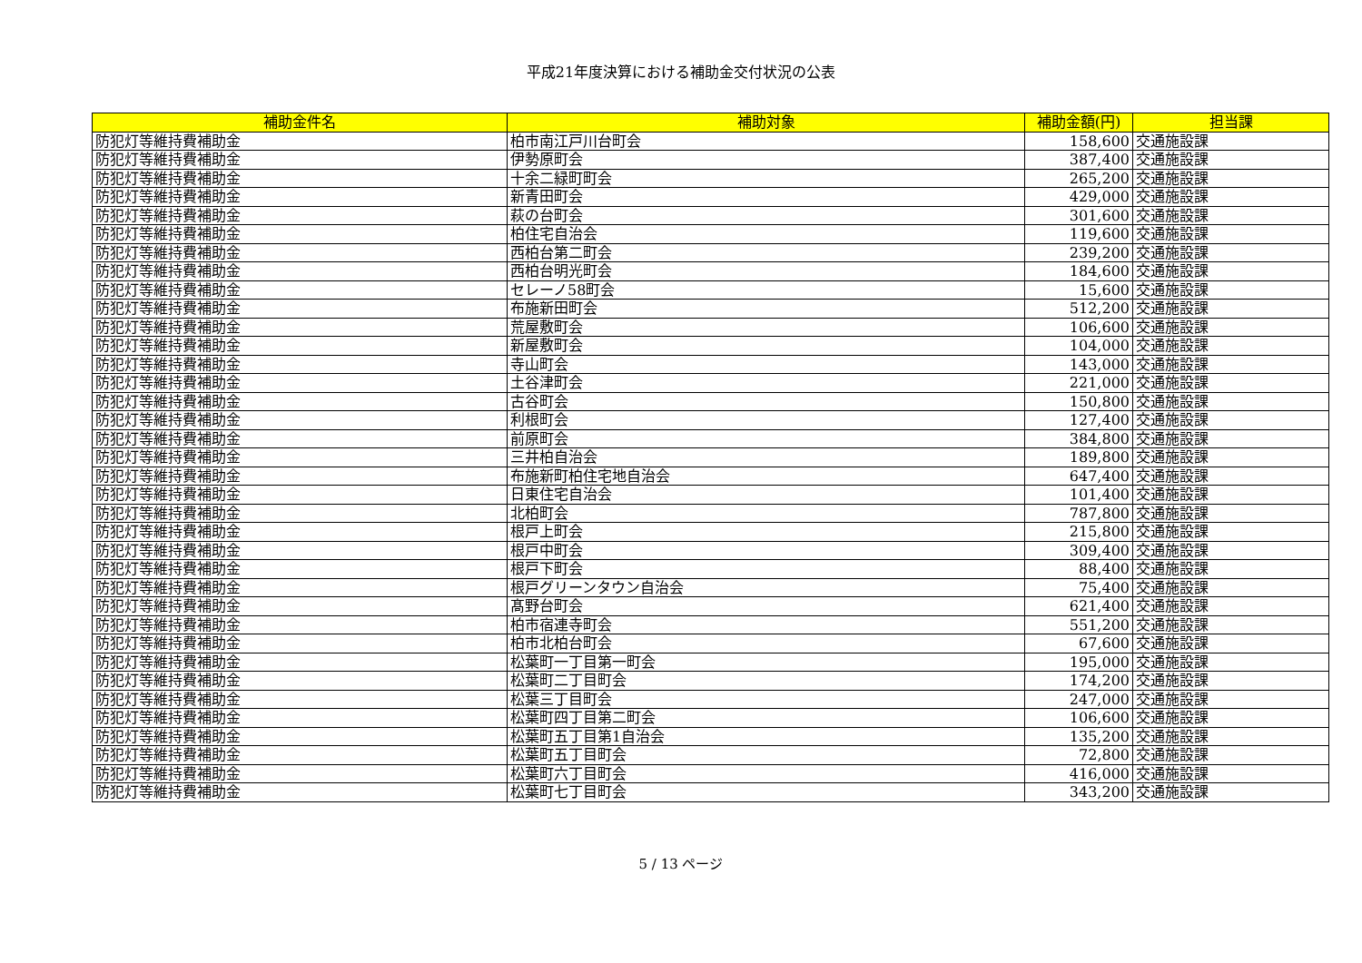平成21年度決算における補助金交付状況の公表
| 補助金件名 | 補助対象 | 補助金額(円) | 担当課 |
| --- | --- | --- | --- |
| 防犯灯等維持費補助金 | 柏市南江戸川台町会 | 158,600 | 交通施設課 |
| 防犯灯等維持費補助金 | 伊勢原町会 | 387,400 | 交通施設課 |
| 防犯灯等維持費補助金 | 十余二緑町町会 | 265,200 | 交通施設課 |
| 防犯灯等維持費補助金 | 新青田町会 | 429,000 | 交通施設課 |
| 防犯灯等維持費補助金 | 萩の台町会 | 301,600 | 交通施設課 |
| 防犯灯等維持費補助金 | 柏住宅自治会 | 119,600 | 交通施設課 |
| 防犯灯等維持費補助金 | 西柏台第二町会 | 239,200 | 交通施設課 |
| 防犯灯等維持費補助金 | 西柏台明光町会 | 184,600 | 交通施設課 |
| 防犯灯等維持費補助金 | セレーノ58町会 | 15,600 | 交通施設課 |
| 防犯灯等維持費補助金 | 布施新田町会 | 512,200 | 交通施設課 |
| 防犯灯等維持費補助金 | 荒屋敷町会 | 106,600 | 交通施設課 |
| 防犯灯等維持費補助金 | 新屋敷町会 | 104,000 | 交通施設課 |
| 防犯灯等維持費補助金 | 寺山町会 | 143,000 | 交通施設課 |
| 防犯灯等維持費補助金 | 土谷津町会 | 221,000 | 交通施設課 |
| 防犯灯等維持費補助金 | 古谷町会 | 150,800 | 交通施設課 |
| 防犯灯等維持費補助金 | 利根町会 | 127,400 | 交通施設課 |
| 防犯灯等維持費補助金 | 前原町会 | 384,800 | 交通施設課 |
| 防犯灯等維持費補助金 | 三井柏自治会 | 189,800 | 交通施設課 |
| 防犯灯等維持費補助金 | 布施新町柏住宅地自治会 | 647,400 | 交通施設課 |
| 防犯灯等維持費補助金 | 日東住宅自治会 | 101,400 | 交通施設課 |
| 防犯灯等維持費補助金 | 北柏町会 | 787,800 | 交通施設課 |
| 防犯灯等維持費補助金 | 根戸上町会 | 215,800 | 交通施設課 |
| 防犯灯等維持費補助金 | 根戸中町会 | 309,400 | 交通施設課 |
| 防犯灯等維持費補助金 | 根戸下町会 | 88,400 | 交通施設課 |
| 防犯灯等維持費補助金 | 根戸グリーンタウン自治会 | 75,400 | 交通施設課 |
| 防犯灯等維持費補助金 | 髙野台町会 | 621,400 | 交通施設課 |
| 防犯灯等維持費補助金 | 柏市宿連寺町会 | 551,200 | 交通施設課 |
| 防犯灯等維持費補助金 | 柏市北柏台町会 | 67,600 | 交通施設課 |
| 防犯灯等維持費補助金 | 松葉町一丁目第一町会 | 195,000 | 交通施設課 |
| 防犯灯等維持費補助金 | 松葉町二丁目町会 | 174,200 | 交通施設課 |
| 防犯灯等維持費補助金 | 松葉三丁目町会 | 247,000 | 交通施設課 |
| 防犯灯等維持費補助金 | 松葉町四丁目第二町会 | 106,600 | 交通施設課 |
| 防犯灯等維持費補助金 | 松葉町五丁目第1自治会 | 135,200 | 交通施設課 |
| 防犯灯等維持費補助金 | 松葉町五丁目町会 | 72,800 | 交通施設課 |
| 防犯灯等維持費補助金 | 松葉町六丁目町会 | 416,000 | 交通施設課 |
| 防犯灯等維持費補助金 | 松葉町七丁目町会 | 343,200 | 交通施設課 |
5 / 13 ページ